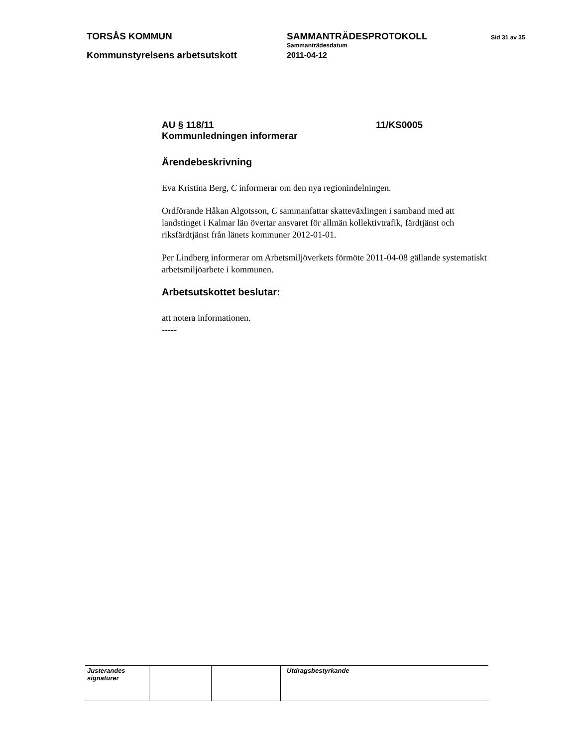TORSÅS KOMMUN SAMMANTRÄDESPROTOKOLL
Sid 31 av 35
Kommunstyrelsens arbetsutskott
Sammanträdesdatum
2011-04-12
AU § 118/11 11/KS0005
Kommunledningen informerar
Ärendebeskrivning
Eva Kristina Berg, C informerar om den nya regionindelningen.
Ordförande Håkan Algotsson, C sammanfattar skatteväxlingen i samband med att landstinget i Kalmar län övertar ansvaret för allmän kollektivtrafik, färdtjänst och riksfärdtjänst från länets kommuner 2012-01-01.
Per Lindberg informerar om Arbetsmiljöverkets förmöte 2011-04-08 gällande systematiskt arbetsmiljöarbete i kommunen.
Arbetsutskottet beslutar:
att notera informationen.
-----
| Justerandes signaturer | | | Utdragsbestyrkande |